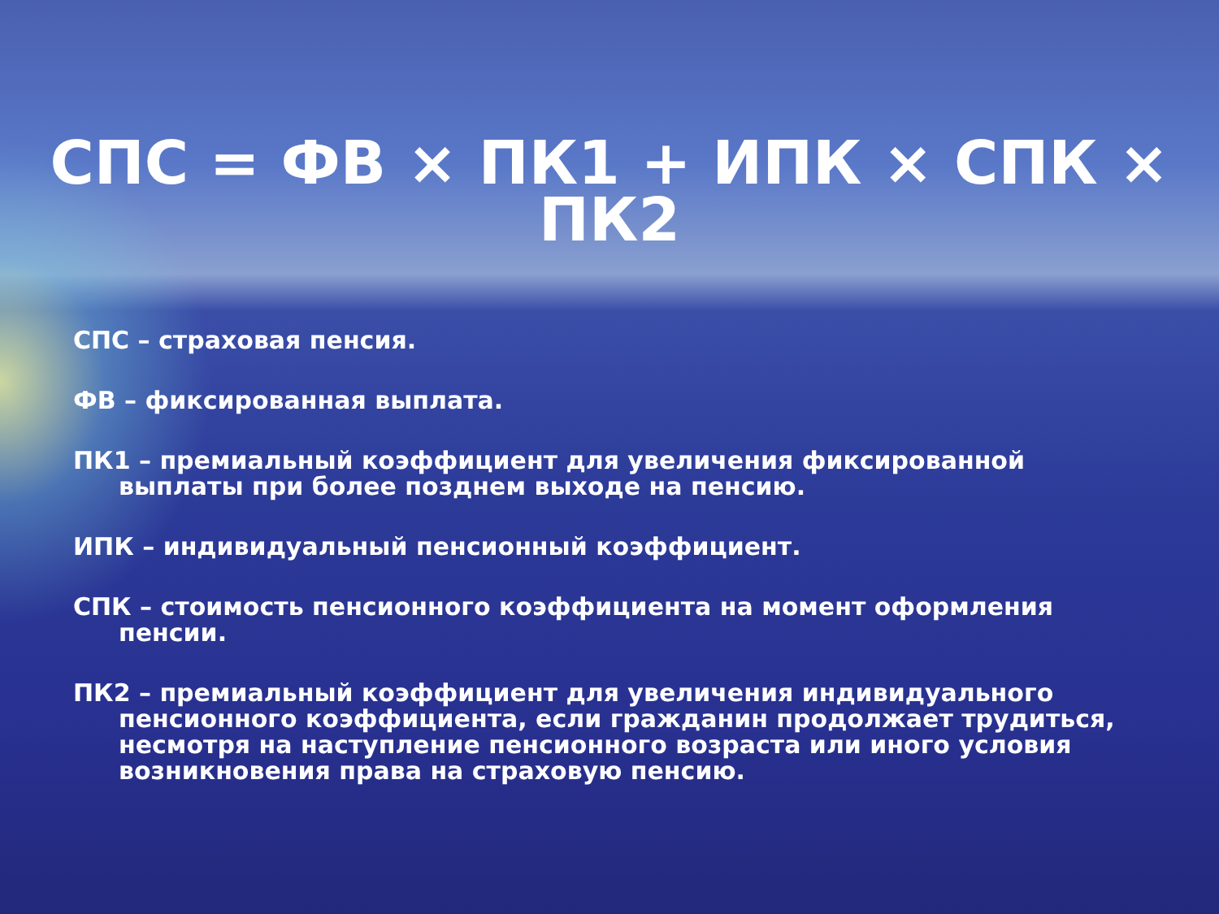СПС = ФВ × ПК1 + ИПК × СПК ×
ПК2
СПС – страховая пенсия.
ФВ – фиксированная выплата.
ПК1 – премиальный коэффициент для увеличения фиксированной выплаты при более позднем выходе на пенсию.
ИПК – индивидуальный пенсионный коэффициент.
СПК – стоимость пенсионного коэффициента на момент оформления пенсии.
ПК2 – премиальный коэффициент для увеличения индивидуального пенсионного коэффициента, если гражданин продолжает трудиться, несмотря на наступление пенсионного возраста или иного условия возникновения права на страховую пенсию.